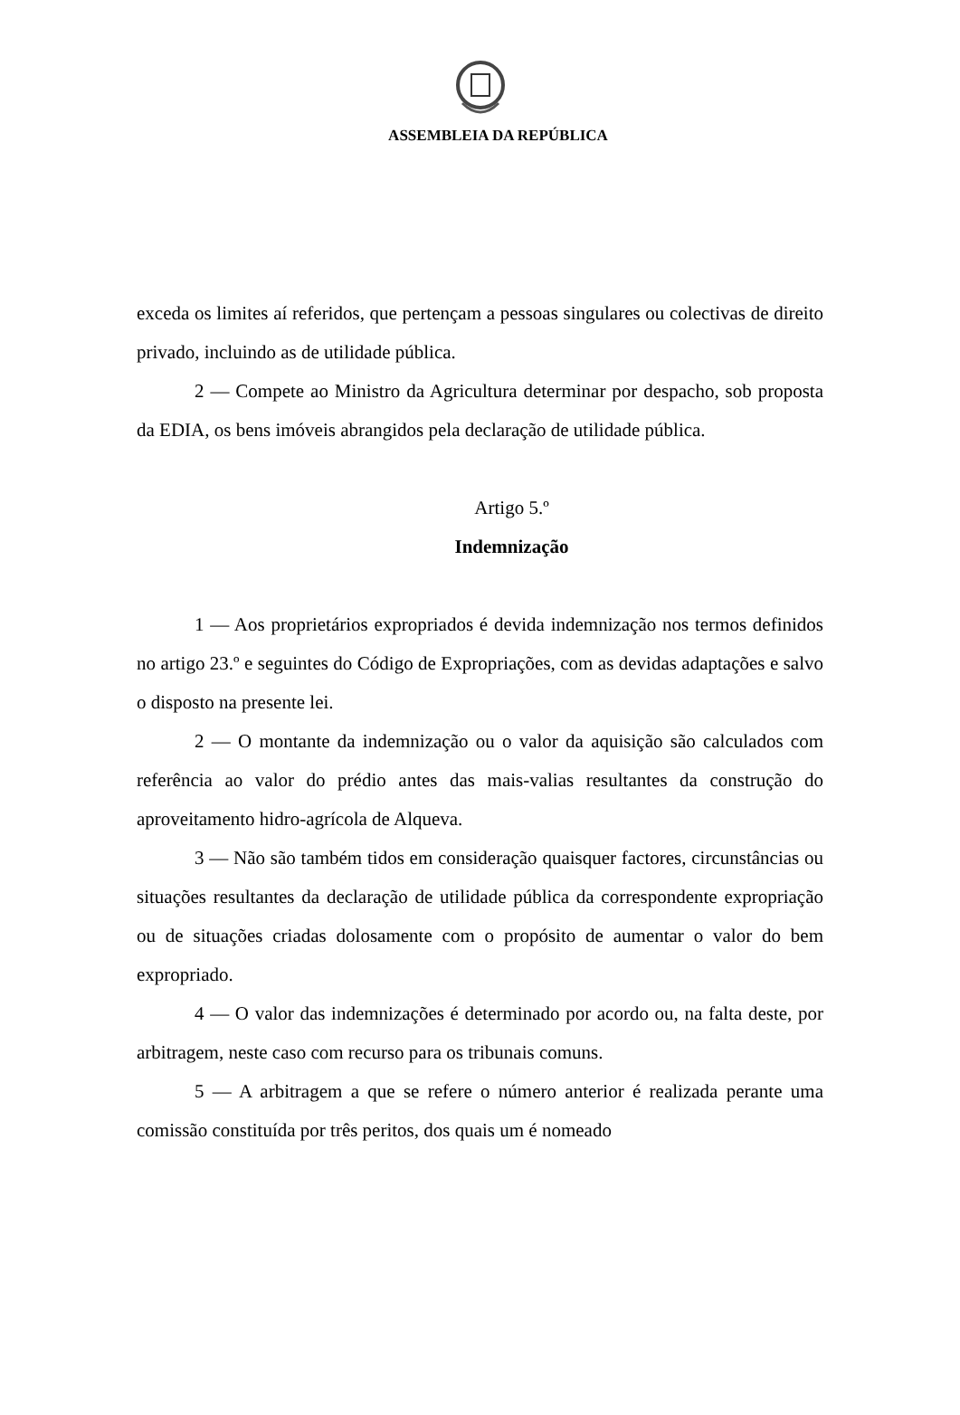ASSEMBLEIA DA REPÚBLICA
exceda os limites aí referidos, que pertençam a pessoas singulares ou colectivas de direito privado, incluindo as de utilidade pública.
2 — Compete ao Ministro da Agricultura determinar por despacho, sob proposta da EDIA, os bens imóveis abrangidos pela declaração de utilidade pública.
Artigo 5.º
Indemnização
1 — Aos proprietários expropriados é devida indemnização nos termos definidos no artigo 23.º e seguintes do Código de Expropriações, com as devidas adaptações e salvo o disposto na presente lei.
2 — O montante da indemnização ou o valor da aquisição são calculados com referência ao valor do prédio antes das mais-valias resultantes da construção do aproveitamento hidro-agrícola de Alqueva.
3 — Não são também tidos em consideração quaisquer factores, circunstâncias ou situações resultantes da declaração de utilidade pública da correspondente expropriação ou de situações criadas dolosamente com o propósito de aumentar o valor do bem expropriado.
4 — O valor das indemnizações é determinado por acordo ou, na falta deste, por arbitragem, neste caso com recurso para os tribunais comuns.
5 — A arbitragem a que se refere o número anterior é realizada perante uma comissão constituída por três peritos, dos quais um é nomeado